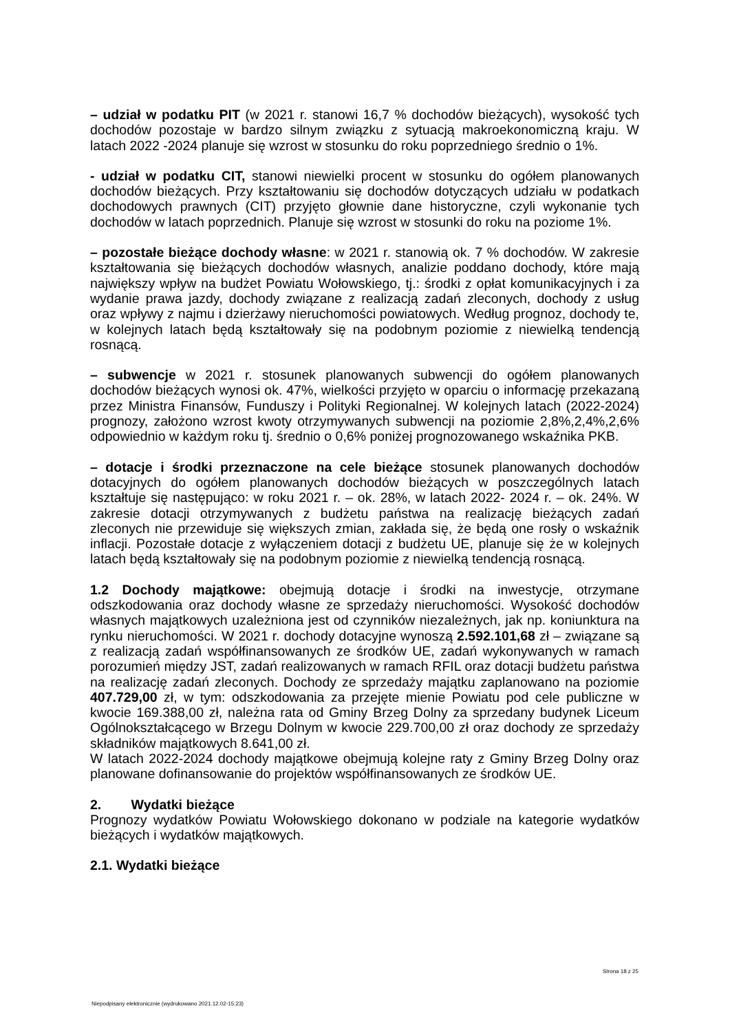– udział w podatku PIT (w 2021 r. stanowi 16,7 % dochodów bieżących), wysokość tych dochodów pozostaje w bardzo silnym związku z sytuacją makroekonomiczną kraju. W latach 2022 -2024 planuje się wzrost w stosunku do roku poprzedniego średnio o 1%.
- udział w podatku CIT, stanowi niewielki procent w stosunku do ogółem planowanych dochodów bieżących. Przy kształtowaniu się dochodów dotyczących udziału w podatkach dochodowych prawnych (CIT) przyjęto głownie dane historyczne, czyli wykonanie tych dochodów w latach poprzednich. Planuje się wzrost w stosunki do roku na poziome 1%.
– pozostałe bieżące dochody własne: w 2021 r. stanowią ok. 7 % dochodów. W zakresie kształtowania się bieżących dochodów własnych, analizie poddano dochody, które mają największy wpływ na budżet Powiatu Wołowskiego, tj.: środki z opłat komunikacyjnych i za wydanie prawa jazdy, dochody związane z realizacją zadań zleconych, dochody z usług oraz wpływy z najmu i dzierżawy nieruchomości powiatowych. Według prognoz, dochody te, w kolejnych latach będą kształtowały się na podobnym poziomie z niewielką tendencją rosnącą.
– subwencje w 2021 r. stosunek planowanych subwencji do ogółem planowanych dochodów bieżących wynosi ok. 47%, wielkości przyjęto w oparciu o informację przekazaną przez Ministra Finansów, Funduszy i Polityki Regionalnej. W kolejnych latach (2022-2024) prognozy, założono wzrost kwoty otrzymywanych subwencji na poziomie 2,8%,2,4%,2,6% odpowiednio w każdym roku tj. średnio o 0,6% poniżej prognozowanego wskaźnika PKB.
– dotacje i środki przeznaczone na cele bieżące stosunek planowanych dochodów dotacyjnych do ogółem planowanych dochodów bieżących w poszczególnych latach kształtuje się następująco: w roku 2021 r. – ok. 28%, w latach 2022- 2024 r. – ok. 24%. W zakresie dotacji otrzymywanych z budżetu państwa na realizację bieżących zadań zleconych nie przewiduje się większych zmian, zakłada się, że będą one rosły o wskaźnik inflacji. Pozostałe dotacje z wyłączeniem dotacji z budżetu UE, planuje się że w kolejnych latach będą kształtowały się na podobnym poziomie z niewielką tendencją rosnącą.
1.2 Dochody majątkowe: obejmują dotacje i środki na inwestycje, otrzymane odszkodowania oraz dochody własne ze sprzedaży nieruchomości. Wysokość dochodów własnych majątkowych uzależniona jest od czynników niezależnych, jak np. koniunktura na rynku nieruchomości. W 2021 r. dochody dotacyjne wynoszą 2.592.101,68 zł – związane są z realizacją zadań współfinansowanych ze środków UE, zadań wykonywanych w ramach porozumień między JST, zadań realizowanych w ramach RFIL oraz dotacji budżetu państwa na realizację zadań zleconych. Dochody ze sprzedaży majątku zaplanowano na poziomie 407.729,00 zł, w tym: odszkodowania za przejęte mienie Powiatu pod cele publiczne w kwocie 169.388,00 zł, należna rata od Gminy Brzeg Dolny za sprzedany budynek Liceum Ogólnokształcącego w Brzegu Dolnym w kwocie 229.700,00 zł oraz dochody ze sprzedaży składników majątkowych 8.641,00 zł.
W latach 2022-2024 dochody majątkowe obejmują kolejne raty z Gminy Brzeg Dolny oraz planowane dofinansowanie do projektów współfinansowanych ze środków UE.
2. Wydatki bieżące
Prognozy wydatków Powiatu Wołowskiego dokonano w podziale na kategorie wydatków bieżących i wydatków majątkowych.
2.1. Wydatki bieżące
Strona 18 z 25
Niepodpisany elektronicznie (wydrukowano 2021.12.02-15:23)